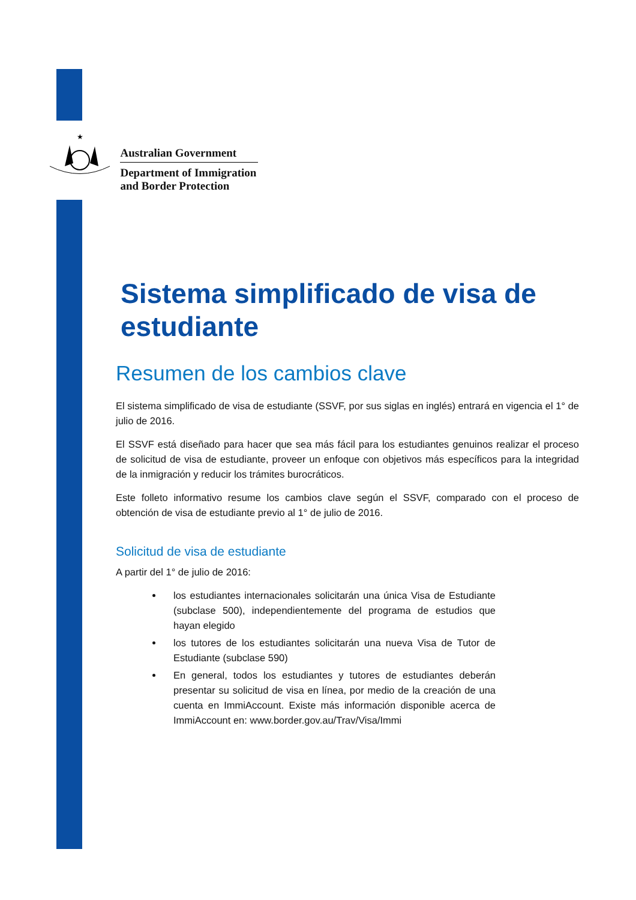★
Australian Government
Department of Immigration
and Border Protection
Sistema simplificado de visa de estudiante
Resumen de los cambios clave
El sistema simplificado de visa de estudiante (SSVF, por sus siglas en inglés) entrará en vigencia el 1° de julio de 2016.
El SSVF está diseñado para hacer que sea más fácil para los estudiantes genuinos realizar el proceso de solicitud de visa de estudiante, proveer un enfoque con objetivos más específicos para la integridad de la inmigración y reducir los trámites burocráticos.
Este folleto informativo resume los cambios clave según el SSVF, comparado con el proceso de obtención de visa de estudiante previo al 1° de julio de 2016.
Solicitud de visa de estudiante
A partir del 1° de julio de 2016:
los estudiantes internacionales solicitarán una única Visa de Estudiante (subclase 500), independientemente del programa de estudios que hayan elegido
los tutores de los estudiantes solicitarán una nueva Visa de Tutor de Estudiante (subclase 590)
En general, todos los estudiantes y tutores de estudiantes deberán presentar su solicitud de visa en línea, por medio de la creación de una cuenta en ImmiAccount. Existe más información disponible acerca de ImmiAccount en: www.border.gov.au/Trav/Visa/Immi